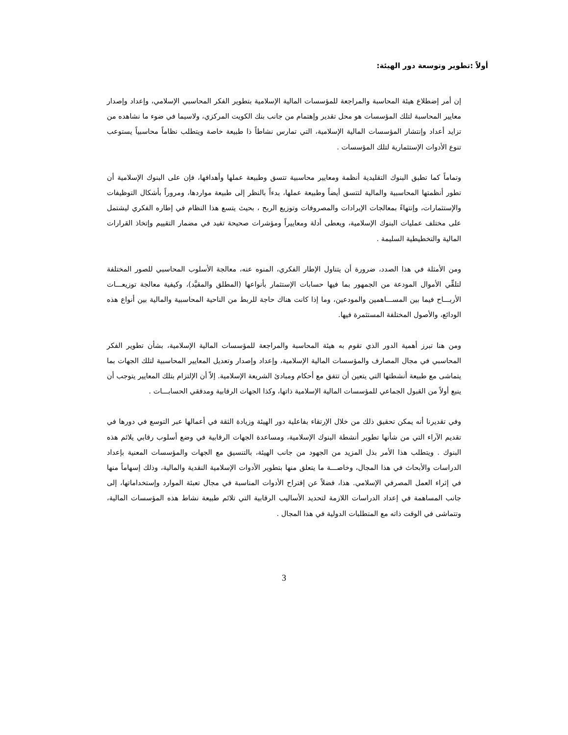أولاً :تطوير وتوسعة دور الهيئة:
إن أمر إضطلاع هيئة المحاسبة والمراجعة للمؤسسات المالية الإسلامية بتطوير الفكر المحاسبي الإسلامي، وإعداد وإصدار معايير المحاسبة لتلك المؤسسات هو محل تقدير وإهتمام من جانب بنك الكويت المركزي، ولاسيما في ضوء ما نشاهده من تزايد أعداد وإنتشار المؤسسات المالية الإسلامية، التي تمارس نشاطاً ذا طبيعة خاصة ويتطلب نظاماً محاسبياً يستوعب تنوع الأدوات الإستثمارية لتلك المؤسسات .
وتماماً كما تطبق البنوك التقليدية أنظمة ومعايير محاسبية تتسق وطبيعة عملها وأهدافها، فإن على البنوك الإسلامية أن تطور أنظمتها المحاسبية والمالية لتتسق أيضاً وطبيعة عملها، بدءاً بالنظر إلى طبيعة مواردها، ومروراً بأشكال التوظيفات والإستثمارات، وإنتهاءً بمعالجات الإيرادات والمصروفات وتوزيع الربح ، بحيث يتسع هذا النظام في إطاره الفكري ليشتمل على مختلف عمليات البنوك الإسلامية، ويعطى أدلة ومعاييراً ومؤشرات صحيحة تفيد في مضمار التقييم وإتخاذ القرارات المالية والتخطيطية السليمة .
ومن الأمثلة في هذا الصدد، ضرورة أن يتناول الإطار الفكري، المنوه عنه، معالجة الأسلوب المحاسبي للصور المختلفة لتلقِّي الأموال المودعة من الجمهور بما فيها حسابات الإستثمار بأنواعها (المطلق والمقيَّد)، وكيفية معالجة توزيعـــات الأربـــاح فيما بين المســـاهمين والمودعين، وما إذا كانت هناك حاجة للربط من الناحية المحاسبية والمالية بين أنواع هذه الودائع، والأصول المختلفة المستثمرة فيها.
ومن هنا تبرز أهمية الدور الذي تقوم به هيئة المحاسبة والمراجعة للمؤسسات المالية الإسلامية، بشأن تطوير الفكر المحاسبي في مجال المصارف والمؤسسات المالية الإسلامية، وإعداد وإصدار وتعديل المعايير المحاسبية لتلك الجهات بما يتماشى مع طبيعة أنشطتها التي يتعين أن تتفق مع أحكام ومبادئ الشريعة الإسلامية. إلاّ أن الإلتزام بتلك المعايير يتوجب أن ينبع أولاً من القبول الجماعي للمؤسسات المالية الإسلامية ذاتها، وكذا الجهات الرقابية ومدققي الحسابـــات .
وفي تقديرنا أنه يمكن تحقيق ذلك من خلال الإرتقاء بفاعلية دور الهيئة وزيادة الثقة في أعمالها عبر التوسع في دورها في تقديم الآراء التي من شأنها تطوير أنشطة البنوك الإسلامية، ومساعدة الجهات الرقابية في وضع أسلوب رقابي يلائم هذه البنوك . ويتطلب هذا الأمر بذل المزيد من الجهود من جانب الهيئة، بالتنسيق مع الجهات والمؤسسات المعنية بإعداد الدراسات والأبحاث في هذا المجال، وخاصـــة ما يتعلق منها بتطوير الأدوات الإسلامية النقدية والمالية، وذلك إسهاماً منها في إثراء العمل المصرفي الإسلامي. هذا، فضلاً عن إقتراح الأدوات المناسبة في مجال تعبئة الموارد وإستخداماتها، إلى جانب المساهمة في إعداد الدراسات اللازمة لتحديد الأساليب الرقابية التي تلائم طبيعة نشاط هذه المؤسسات المالية، وتتماشى في الوقت ذاته مع المتطلبات الدولية في هذا المجال .
3